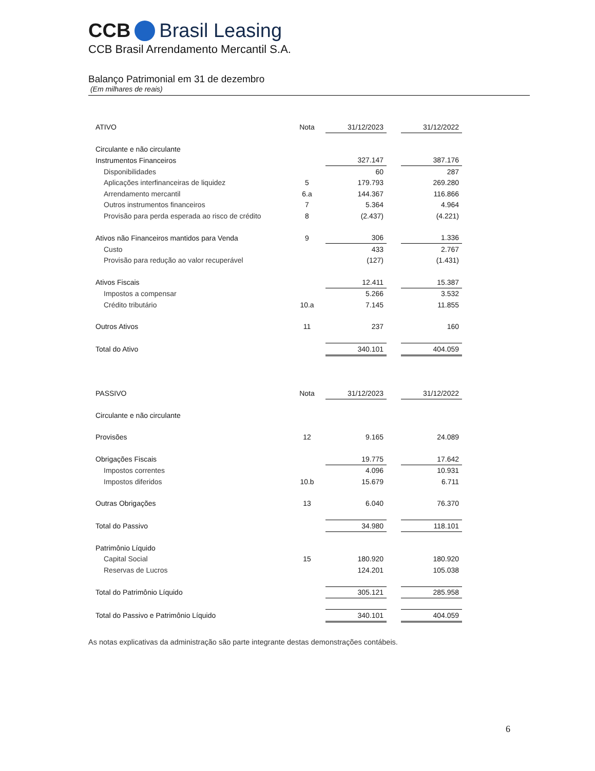CCB Brasil Leasing
CCB Brasil Arrendamento Mercantil S.A.
Balanço Patrimonial em 31 de dezembro
(Em milhares de reais)
| ATIVO | Nota | 31/12/2023 | | 31/12/2022 |
| Circulante e não circulante | | | | |
| Instrumentos Financeiros | | 327.147 | | 387.176 |
| Disponibilidades | | 60 | | 287 |
| Aplicações interfinanceiras de liquidez | 5 | 179.793 | | 269.280 |
| Arrendamento mercantil | 6.a | 144.367 | | 116.866 |
| Outros instrumentos financeiros | 7 | 5.364 | | 4.964 |
| Provisão para perda esperada ao risco de crédito | 8 | (2.437) | | (4.221) |
| Ativos não Financeiros mantidos para Venda | 9 | 306 | | 1.336 |
| Custo | | 433 | | 2.767 |
| Provisão para redução ao valor recuperável | | (127) | | (1.431) |
| Ativos Fiscais | | 12.411 | | 15.387 |
| Impostos a compensar | | 5.266 | | 3.532 |
| Crédito tributário | 10.a | 7.145 | | 11.855 |
| Outros Ativos | 11 | 237 | | 160 |
| Total do Ativo | | 340.101 | | 404.059 |
| PASSIVO | Nota | 31/12/2023 | | 31/12/2022 |
| Circulante e não circulante | | | | |
| Provisões | 12 | 9.165 | | 24.089 |
| Obrigações Fiscais | | 19.775 | | 17.642 |
| Impostos correntes | | 4.096 | | 10.931 |
| Impostos diferidos | 10.b | 15.679 | | 6.711 |
| Outras Obrigações | 13 | 6.040 | | 76.370 |
| Total do Passivo | | 34.980 | | 118.101 |
| Patrimônio Líquido | | | | |
| Capital Social | 15 | 180.920 | | 180.920 |
| Reservas de Lucros | | 124.201 | | 105.038 |
| Total do Patrimônio Líquido | | 305.121 | | 285.958 |
| Total do Passivo e Patrimônio Líquido | | 340.101 | | 404.059 |
As notas explicativas da administração são parte integrante destas demonstrações contábeis.
6